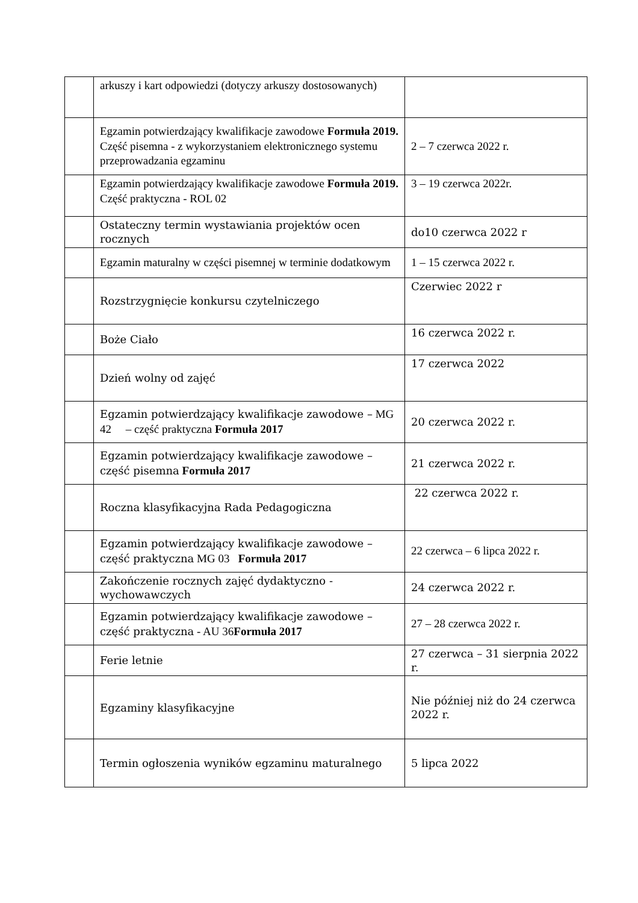| | arkuszy i kart odpowiedzi (dotyczy arkuszy dostosowanych) | |
| | Egzamin potwierdzający kwalifikacje zawodowe Formuła 2019. Część pisemna - z wykorzystaniem elektronicznego systemu przeprowadzania egzaminu | 2 – 7 czerwca 2022 r. |
| | Egzamin potwierdzający kwalifikacje zawodowe Formuła 2019. Część praktyczna - ROL 02 | 3 – 19 czerwca 2022r. |
| | Ostateczny termin wystawiania projektów ocen rocznych | do10 czerwca 2022 r |
| | Egzamin maturalny w części pisemnej w terminie dodatkowym | 1 – 15 czerwca 2022 r. |
| | Rozstrzygnięcie konkursu czytelniczego | Czerwiec 2022 r |
| | Boże Ciało | 16 czerwca 2022 r. |
| | Dzień wolny od zajęć | 17 czerwca 2022 |
| | Egzamin potwierdzający kwalifikacje zawodowe – MG 42 – część praktyczna Formuła 2017 | 20 czerwca 2022 r. |
| | Egzamin potwierdzający kwalifikacje zawodowe – część pisemna Formuła 2017 | 21 czerwca 2022 r. |
| | Roczna klasyfikacyjna Rada Pedagogiczna | 22 czerwca 2022 r. |
| | Egzamin potwierdzający kwalifikacje zawodowe – część praktyczna MG 03 Formuła 2017 | 22 czerwca – 6 lipca 2022 r. |
| | Zakończenie rocznych zajęć dydaktyczno - wychowawczych | 24 czerwca 2022 r. |
| | Egzamin potwierdzający kwalifikacje zawodowe – część praktyczna - AU 36 Formuła 2017 | 27 – 28 czerwca 2022 r. |
| | Ferie letnie | 27 czerwca – 31 sierpnia 2022 r. |
| | Egzaminy klasyfikacyjne | Nie później niż do 24 czerwca 2022 r. |
| | Termin ogłoszenia wyników egzaminu maturalnego | 5 lipca 2022 |